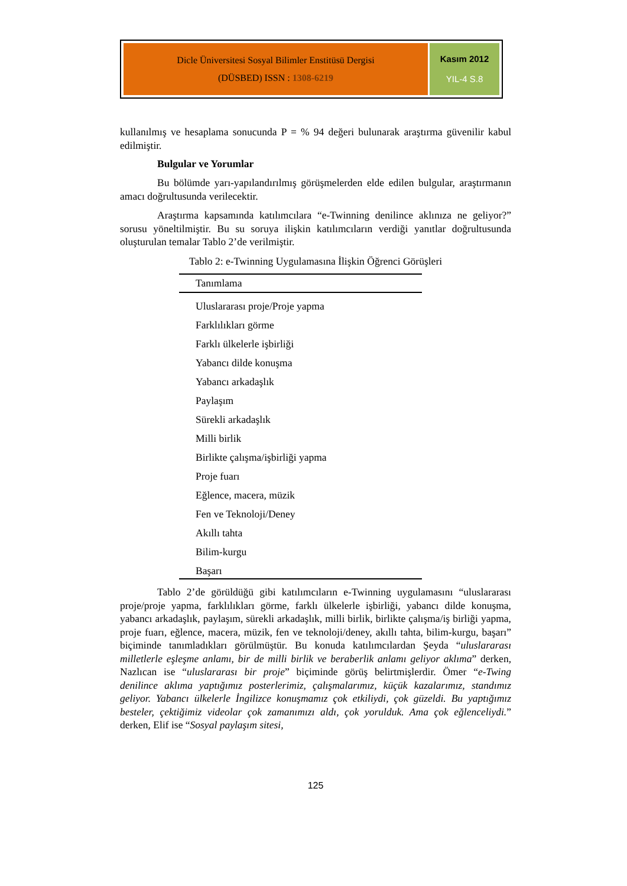Dicle Üniversitesi Sosyal Bilimler Enstitüsü Dergisi
(DÜSBED) ISSN : 1308-6219
Kasım 2012
YIL-4 S.8
kullanılmış ve hesaplama sonucunda P = % 94 değeri bulunarak araştırma güvenilir kabul edilmiştir.
Bulgular ve Yorumlar
Bu bölümde yarı-yapılandırılmış görüşmelerden elde edilen bulgular, araştırmanın amacı doğrultusunda verilecektir.
Araştırma kapsamında katılımcılara “e-Twinning denilince aklınıza ne geliyor?” sorusu yöneltilmiştir. Bu su soruya ilişkin katılımcıların verdiği yanıtlar doğrultusunda oluşturulan temalar Tablo 2’de verilmiştir.
Tablo 2: e-Twinning Uygulamasına İlişkin Öğrenci Görüşleri
| Tanımlama |
| --- |
| Uluslararası proje/Proje yapma |
| Farklılıkları görme |
| Farklı ülkelerle işbirliği |
| Yabancı dilde konuşma |
| Yabancı arkadaşlık |
| Paylaşım |
| Sürekli arkadaşlık |
| Milli birlik |
| Birlikte çalışma/işbirliği yapma |
| Proje fuarı |
| Eğlence, macera, müzik |
| Fen ve Teknoloji/Deney |
| Akıllı tahta |
| Bilim-kurgu |
| Başarı |
Tablo 2’de görüldüğü gibi katılımcıların e-Twinning uygulamasını “uluslararası proje/proje yapma, farklılıkları görme, farklı ülkelerle işbirliği, yabancı dilde konuşma, yabancı arkadaşlık, paylaşım, sürekli arkadaşlık, milli birlik, birlikte çalışma/iş birliği yapma, proje fuarı, eğlence, macera, müzik, fen ve teknoloji/deney, akıllı tahta, bilim-kurgu, başarı” biçiminde tanımladıkları görülmüştür. Bu konuda katılımcılardan Şeyda “uluslararası milletlerle eşleşme anlamı, bir de milli birlik ve beraberlik anlamı geliyor aklıma” derken, Nazlıcan ise “uluslararası bir proje” biçiminde görüş belirtmişlerdir. Ömer “e-Twing denilince aklıma yaptığımız posterlerimiz, çalışmalarımız, küçük kazalarımız, standımız geliyor. Yabancı ülkelerle İngilizce konuşmamız çok etkiliydi, çok güzeldi. Bu yaptığımız besteler, çektiğimiz videolar çok zamanımızı aldı, çok yorulduk. Ama çok eğlenceliydi.” derken, Elif ise “Sosyal paylaşım sitesi,
125